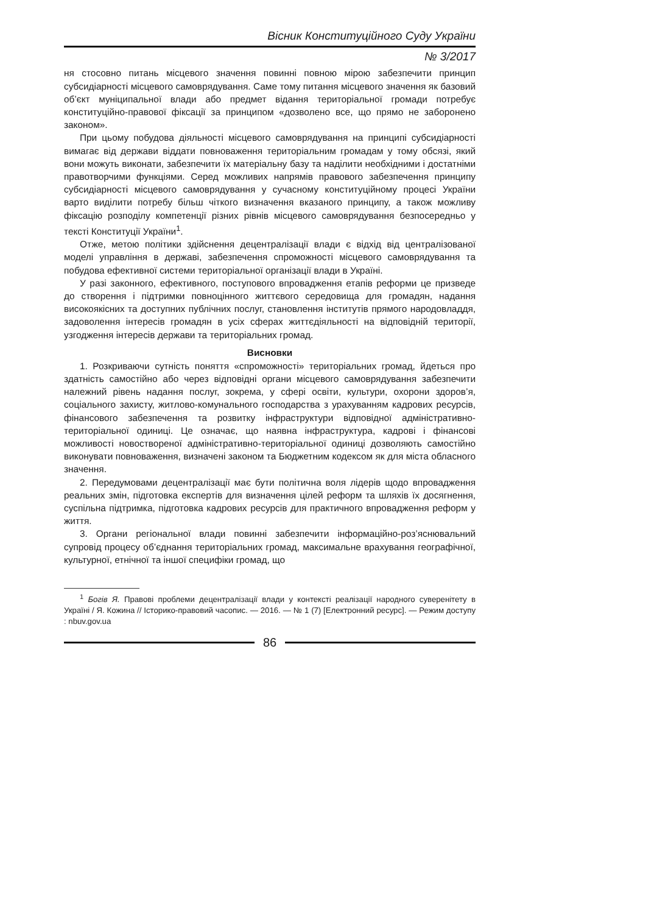Вісник Конституційного Суду України
№ 3/2017
ня стосовно питань місцевого значення повинні повною мірою забезпечити принцип субсидіарності місцевого самоврядування. Саме тому питання місцевого значення як базовий об’єкт муніципальної влади або предмет відання територіальної громади потребує конституційно-правової фіксації за принципом «дозволено все, що прямо не заборонено законом».
При цьому побудова діяльності місцевого самоврядування на принципі субсидіарності вимагає від держави віддати повноваження територіальним громадам у тому обсязі, який вони можуть виконати, забезпечити їх матеріальну базу та наділити необхідними і достатніми правотворчими функціями. Серед можливих напрямів правового забезпечення принципу субсидіарності місцевого самоврядування у сучасному конституційному процесі України варто виділити потребу більш чіткого визначення вказаного принципу, а також можливу фіксацію розподілу компетенції різних рівнів місцевого самоврядування безпосередньо у тексті Конституції України<sup>1</sup>.
Отже, метою політики здійснення децентралізації влади є відхід від централізованої моделі управління в державі, забезпечення спроможності місцевого самоврядування та побудова ефективної системи територіальної організації влади в Україні.
У разі законного, ефективного, поступового впровадження етапів реформи це призведе до створення і підтримки повноцінного життєвого середовища для громадян, надання високоякісних та доступних публічних послуг, становлення інститутів прямого народовладдя, задоволення інтересів громадян в усіх сферах життєдіяльності на відповідній території, узгодження інтересів держави та територіальних громад.
Висновки
1. Розкриваючи сутність поняття «спроможності» територіальних громад, йдеться про здатність самостійно або через відповідні органи місцевого самоврядування забезпечити належний рівень надання послуг, зокрема, у сфері освіти, культури, охорони здоров’я, соціального захисту, житлово-комунального господарства з урахуванням кадрових ресурсів, фінансового забезпечення та розвитку інфраструктури відповідної адміністративно-територіальної одиниці. Це означає, що наявна інфраструктура, кадрові і фінансові можливості новоствореної адміністративно-територіальної одиниці дозволяють самостійно виконувати повноваження, визначені законом та Бюджетним кодексом як для міста обласного значення.
2. Передумовами децентралізації має бути політична воля лідерів щодо впровадження реальних змін, підготовка експертів для визначення цілей реформ та шляхів їх досягнення, суспільна підтримка, підготовка кадрових ресурсів для практичного впровадження реформ у життя.
3. Органи регіональної влади повинні забезпечити інформаційно-роз’яснювальний супровід процесу об’єднання територіальних громад, максимальне врахування географічної, культурної, етнічної та іншої специфіки громад, що
<sup>1</sup> Богів Я. Правові проблеми децентралізації влади у контексті реалізації народного суверенітету в Україні / Я. Кожина // Історико-правовий часопис. — 2016. — № 1 (7) [Електронний ресурс]. — Режим доступу : nbuv.gov.ua
86